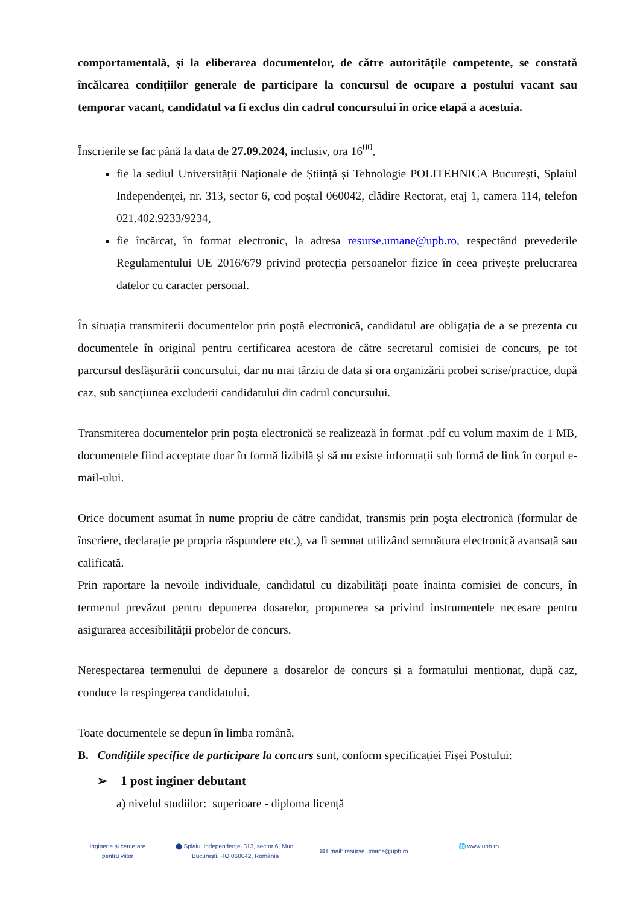comportamentală, și la eliberarea documentelor, de către autoritățile competente, se constată încălcarea condițiilor generale de participare la concursul de ocupare a postului vacant sau temporar vacant, candidatul va fi exclus din cadrul concursului în orice etapă a acestuia.
Înscrierile se fac până la data de 27.09.2024, inclusiv, ora 16<sup>00</sup>,
fie la sediul Universității Naționale de Știință și Tehnologie POLITEHNICA București, Splaiul Independenței, nr. 313, sector 6, cod poștal 060042, clădire Rectorat, etaj 1, camera 114, telefon 021.402.9233/9234,
fie încărcat, în format electronic, la adresa resurse.umane@upb.ro, respectând prevederile Regulamentului UE 2016/679 privind protecția persoanelor fizice în ceea privește prelucrarea datelor cu caracter personal.
În situația transmiterii documentelor prin poștă electronică, candidatul are obligația de a se prezenta cu documentele în original pentru certificarea acestora de către secretarul comisiei de concurs, pe tot parcursul desfășurării concursului, dar nu mai târziu de data și ora organizării probei scrise/practice, după caz, sub sancțiunea excluderii candidatului din cadrul concursului.
Transmiterea documentelor prin poșta electronică se realizează în format .pdf cu volum maxim de 1 MB, documentele fiind acceptate doar în formă lizibilă și să nu existe informații sub formă de link în corpul e-mail-ului.
Orice document asumat în nume propriu de către candidat, transmis prin poșta electronică (formular de înscriere, declarație pe propria răspundere etc.), va fi semnat utilizând semnătura electronică avansată sau calificată.
Prin raportare la nevoile individuale, candidatul cu dizabilități poate înainta comisiei de concurs, în termenul prevăzut pentru depunerea dosarelor, propunerea sa privind instrumentele necesare pentru asigurarea accesibilității probelor de concurs.
Nerespectarea termenului de depunere a dosarelor de concurs și a formatului menționat, după caz, conduce la respingerea candidatului.
Toate documentele se depun în limba română.
B. Condițiile specifice de participare la concurs sunt, conform specificației Fișei Postului:
➢ 1 post inginer debutant
a) nivelul studiilor: superioare - diploma licență
Inginerie și cercetare
pentru viitor
⬤ Splaiul Independenței 313, sector 6, Mun.
București, RO 060042, România
✉ Email: resurse.umane@upb.ro
🌐 www.upb.ro